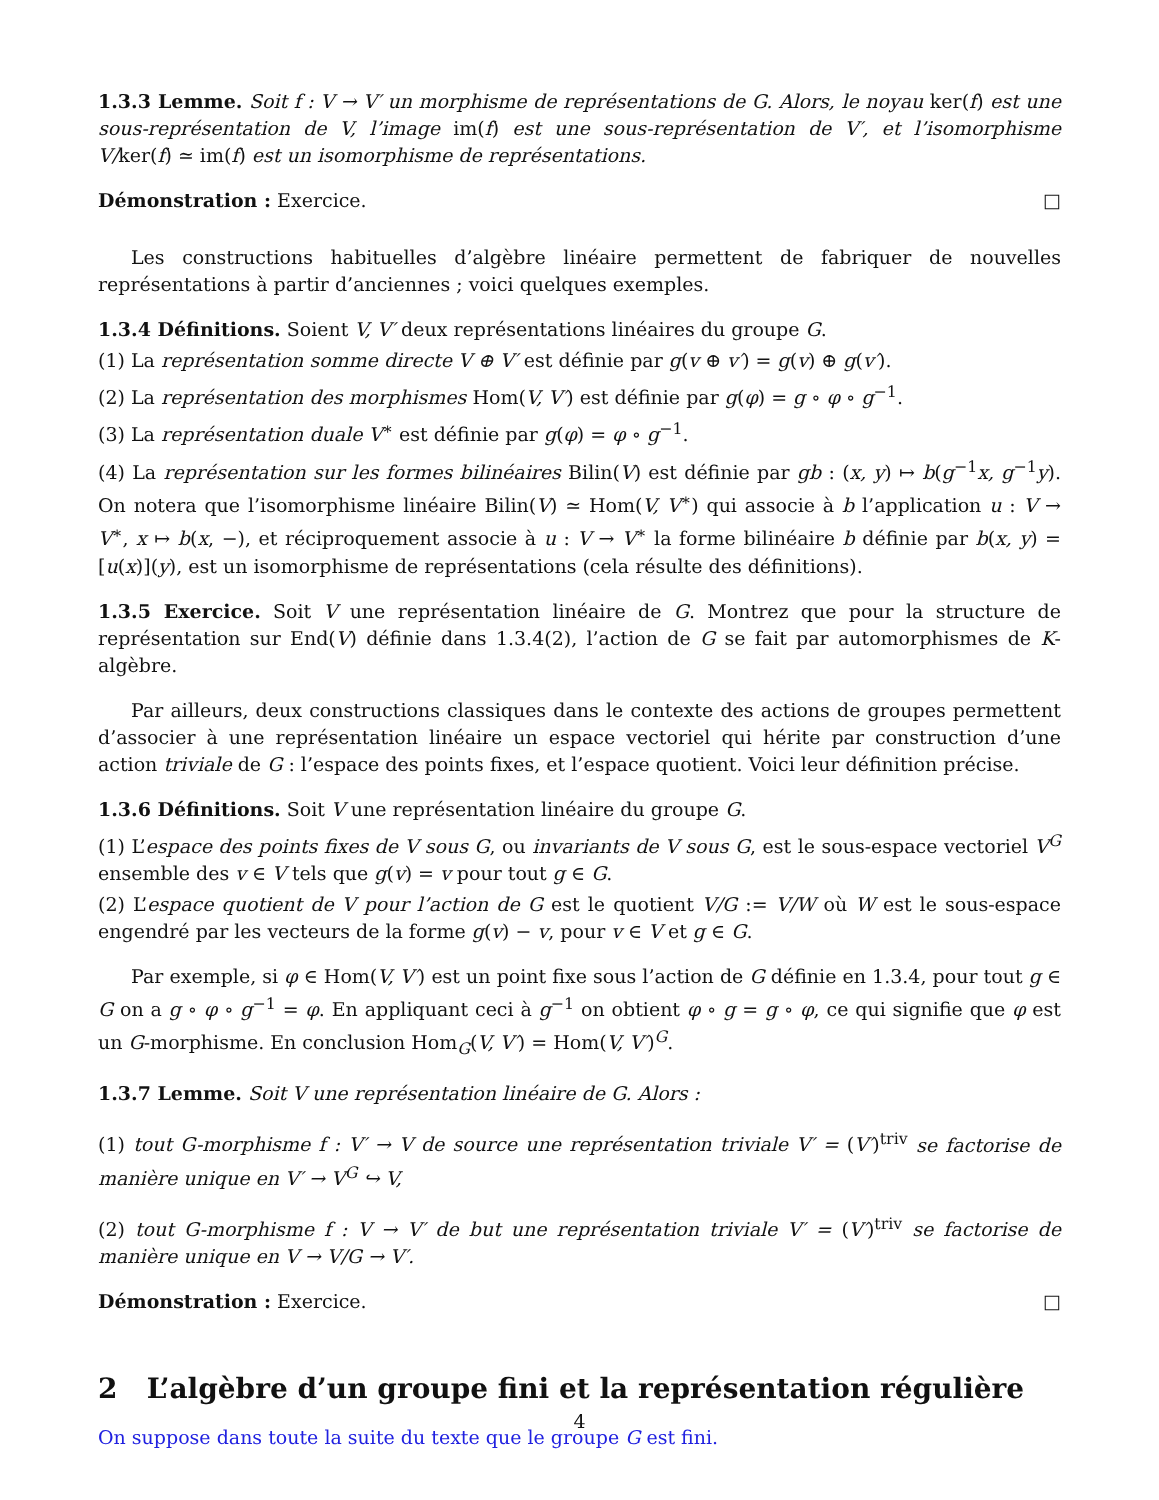1.3.3 Lemme. Soit f : V → V′ un morphisme de représentations de G. Alors, le noyau ker(f) est une sous-représentation de V, l’image im(f) est une sous-représentation de V′, et l’isomorphisme V/ker(f) ≃ im(f) est un isomorphisme de représentations.
Démonstration : Exercice. □
Les constructions habituelles d’algèbre linéaire permettent de fabriquer de nouvelles représentations à partir d’anciennes ; voici quelques exemples.
1.3.4 Définitions. Soient V, V′ deux représentations linéaires du groupe G.
(1) La représentation somme directe V ⊕ V′ est définie par g(v ⊕ v′) = g(v) ⊕ g(v′).
(2) La représentation des morphismes Hom(V, V′) est définie par g(φ) = g ∘ φ ∘ g<sup>−1</sup>.
(3) La représentation duale V<sup>∗</sup> est définie par g(φ) = φ ∘ g<sup>−1</sup>.
(4) La représentation sur les formes bilinéaires Bilin(V) est définie par gb : (x, y) ↦ b(g<sup>−1</sup>x, g<sup>−1</sup>y). On notera que l’isomorphisme linéaire Bilin(V) ≃ Hom(V, V<sup>∗</sup>) qui associe à b l’application u : V → V<sup>∗</sup>, x ↦ b(x, −), et réciproquement associe à u : V → V<sup>∗</sup> la forme bilinéaire b définie par b(x, y) = [u(x)](y), est un isomorphisme de représentations (cela résulte des définitions).
1.3.5 Exercice. Soit V une représentation linéaire de G. Montrez que pour la structure de représentation sur End(V) définie dans 1.3.4(2), l’action de G se fait par automorphismes de K-algèbre.
Par ailleurs, deux constructions classiques dans le contexte des actions de groupes permettent d’associer à une représentation linéaire un espace vectoriel qui hérite par construction d’une action triviale de G : l’espace des points fixes, et l’espace quotient. Voici leur définition précise.
1.3.6 Définitions. Soit V une représentation linéaire du groupe G.
(1) L’espace des points fixes de V sous G, ou invariants de V sous G, est le sous-espace vectoriel V<sup>G</sup> ensemble des v ∈ V tels que g(v) = v pour tout g ∈ G.
(2) L’espace quotient de V pour l’action de G est le quotient V/G := V/W où W est le sous-espace engendré par les vecteurs de la forme g(v) − v, pour v ∈ V et g ∈ G.
Par exemple, si φ ∈ Hom(V, V′) est un point fixe sous l’action de G définie en 1.3.4, pour tout g ∈ G on a g ∘ φ ∘ g<sup>−1</sup> = φ. En appliquant ceci à g<sup>−1</sup> on obtient φ ∘ g = g ∘ φ, ce qui signifie que φ est un G-morphisme. En conclusion Hom<sub>G</sub>(V, V′) = Hom(V, V′)<sup>G</sup>.
1.3.7 Lemme. Soit V une représentation linéaire de G. Alors :
(1) tout G-morphisme f : V′ → V de source une représentation triviale V′ = (V′)<sup>triv</sup> se factorise de manière unique en V′ → V<sup>G</sup> ↪ V,
(2) tout G-morphisme f : V → V′ de but une représentation triviale V′ = (V′)<sup>triv</sup> se factorise de manière unique en V → V/G → V′.
Démonstration : Exercice. □
2 L’algèbre d’un groupe fini et la représentation régulière
On suppose dans toute la suite du texte que le groupe G est fini.
4